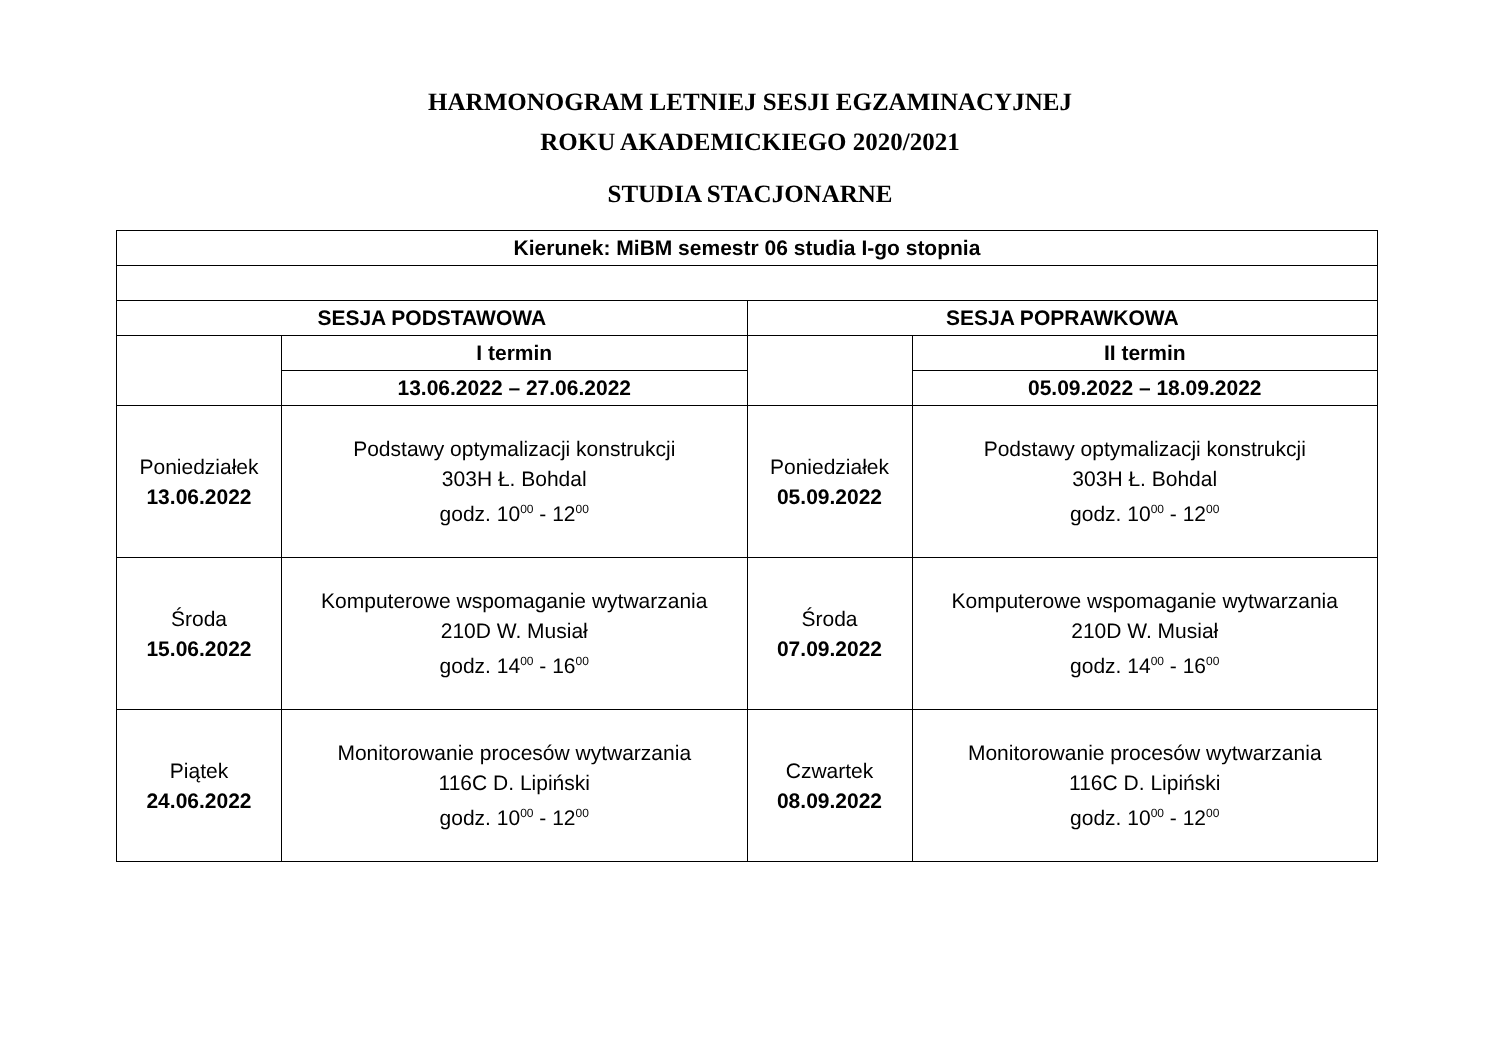HARMONOGRAM LETNIEJ SESJI EGZAMINACYJNEJ
ROKU AKADEMICKIEGO 2020/2021
STUDIA STACJONARNE
| Kierunek: MiBM semestr 06 studia I-go stopnia | | | |
| SESJA PODSTAWOWA | | SESJA POPRAWKOWA | |
| | I termin | | II termin |
| | 13.06.2022 – 27.06.2022 | | 05.09.2022 – 18.09.2022 |
| Poniedziałek 13.06.2022 | Podstawy optymalizacji konstrukcji 303H Ł. Bohdal godz. 10<sup>00</sup> - 12<sup>00</sup> | Poniedziałek 05.09.2022 | Podstawy optymalizacji konstrukcji 303H Ł. Bohdal godz. 10<sup>00</sup> - 12<sup>00</sup> |
| Środa 15.06.2022 | Komputerowe wspomaganie wytwarzania 210D W. Musiał godz. 14<sup>00</sup> - 16<sup>00</sup> | Środa 07.09.2022 | Komputerowe wspomaganie wytwarzania 210D W. Musiał godz. 14<sup>00</sup> - 16<sup>00</sup> |
| Piątek 24.06.2022 | Monitorowanie procesów wytwarzania 116C D. Lipiński godz. 10<sup>00</sup> - 12<sup>00</sup> | Czwartek 08.09.2022 | Monitorowanie procesów wytwarzania 116C D. Lipiński godz. 10<sup>00</sup> - 12<sup>00</sup> |